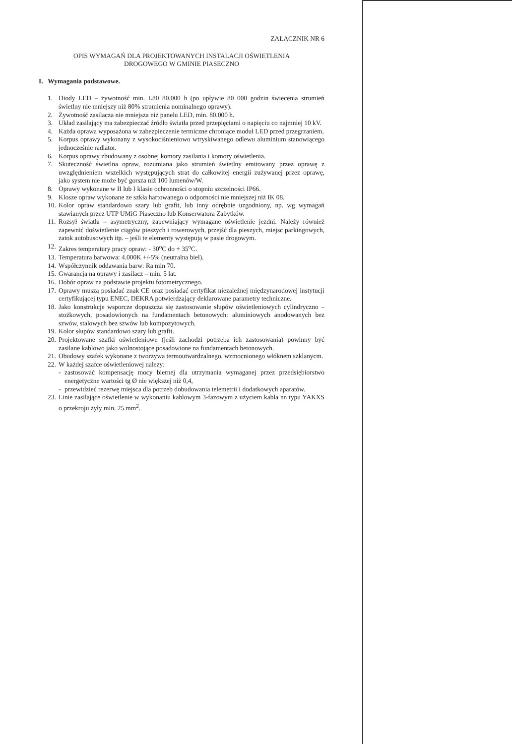ZAŁĄCZNIK NR 6
OPIS WYMAGAŃ DLA PROJEKTOWANYCH INSTALACJI OŚWIETLENIA
DROGOWEGO W GMINIE PIASECZNO
I. Wymagania podstawowe.
1. Diody LED – żywotność min. L80 80.000 h (po upływie 80 000 godzin świecenia strumień świetlny nie mniejszy niż 80% strumienia nominalnego oprawy).
2. Żywotność zasilacza nie mniejsza niż panelu LED, min. 80.000 h.
3. Układ zasilający ma zabezpieczać źródło światła przed przepięciami o napięciu co najmniej 10 kV.
4. Każda oprawa wyposażona w zabezpieczenie termiczne chroniące moduł LED przed przegrzaniem.
5. Korpus oprawy wykonany z wysokociśnieniowo wtryskiwanego odlewu aluminium stanowiącego jednocześnie radiator.
6. Korpus oprawy zbudowany z osobnej komory zasilania i komory oświetlenia.
7. Skuteczność świetlna opraw, rozumiana jako strumień świetlny emitowany przez oprawę z uwzględnieniem wszelkich występujących strat do całkowitej energii zużywanej przez oprawę, jako system nie może być gorsza niż 100 lumenów/W.
8. Oprawy wykonane w II lub I klasie ochronności o stopniu szczelności IP66.
9. Klosze opraw wykonane ze szkła hartowanego o odporności nie mniejszej niż IK 08.
10. Kolor opraw standardowo szary lub grafit, lub inny odrębnie uzgodniony, np. wg wymagań stawianych przez UTP UMiG Piaseczno lub Konserwatora Zabytków.
11. Rozsył światła – asymetryczny, zapewniający wymagane oświetlenie jezdni. Należy również zapewnić doświetlenie ciągów pieszych i rowerowych, przejść dla pieszych, miejsc parkingowych, zatok autobusowych itp. – jeśli te elementy występują w pasie drogowym.
12. Zakres temperatury pracy opraw: - 30<sup>o</sup>C do + 35<sup>o</sup>C.
13. Temperatura barwowa: 4.000K +/-5% (neutralna biel).
14. Współczynnik oddawania barw: Ra min 70.
15. Gwarancja na oprawy i zasilacz – min. 5 lat.
16. Dobór opraw na podstawie projektu fotometrycznego.
17. Oprawy muszą posiadać znak CE oraz posiadać certyfikat niezależnej międzynarodowej instytucji certyfikującej typu ENEC, DEKRA potwierdzający deklarowane parametry techniczne.
18. Jako konstrukcje wsporcze dopuszcza się zastosowanie słupów oświetleniowych cylindryczno – stożkowych, posadowionych na fundamentach betonowych: aluminiowych anodowanych bez szwów, stalowych bez szwów lub kompozytowych.
19. Kolor słupów standardowo szary lub grafit.
20. Projektowane szafki oświetleniowe (jeśli zachodzi potrzeba ich zastosowania) powinny być zasilane kablowo jako wolnostojące posadowione na fundamentach betonowych.
21. Obudowy szafek wykonane z tworzywa termoutwardzalnego, wzmocnionego włóknem szklanycm.
22. W każdej szafce oświetleniowej należy:
- zastosować kompensację mocy biernej dla utrzymania wymaganej przez przedsiębiorstwo energetyczne wartości tg Ø nie większej niż 0,4,
- przewidzieć rezerwę miejsca dla potrzeb dobudowania telemetrii i dodatkowych aparatów.
23. Linie zasilające oświetlenie w wykonaniu kablowym 3-fazowym z użyciem kabla nn typu YAKXS o przekroju żyły min. 25 mm<sup>2</sup>.